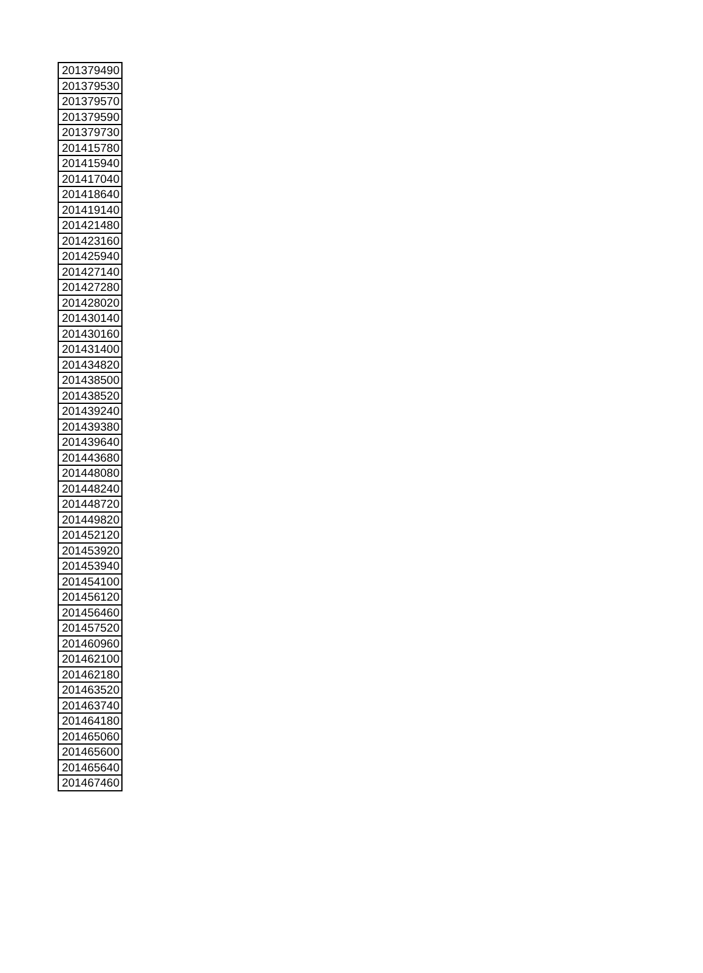| 201379490 |
| 201379530 |
| 201379570 |
| 201379590 |
| 201379730 |
| 201415780 |
| 201415940 |
| 201417040 |
| 201418640 |
| 201419140 |
| 201421480 |
| 201423160 |
| 201425940 |
| 201427140 |
| 201427280 |
| 201428020 |
| 201430140 |
| 201430160 |
| 201431400 |
| 201434820 |
| 201438500 |
| 201438520 |
| 201439240 |
| 201439380 |
| 201439640 |
| 201443680 |
| 201448080 |
| 201448240 |
| 201448720 |
| 201449820 |
| 201452120 |
| 201453920 |
| 201453940 |
| 201454100 |
| 201456120 |
| 201456460 |
| 201457520 |
| 201460960 |
| 201462100 |
| 201462180 |
| 201463520 |
| 201463740 |
| 201464180 |
| 201465060 |
| 201465600 |
| 201465640 |
| 201467460 |